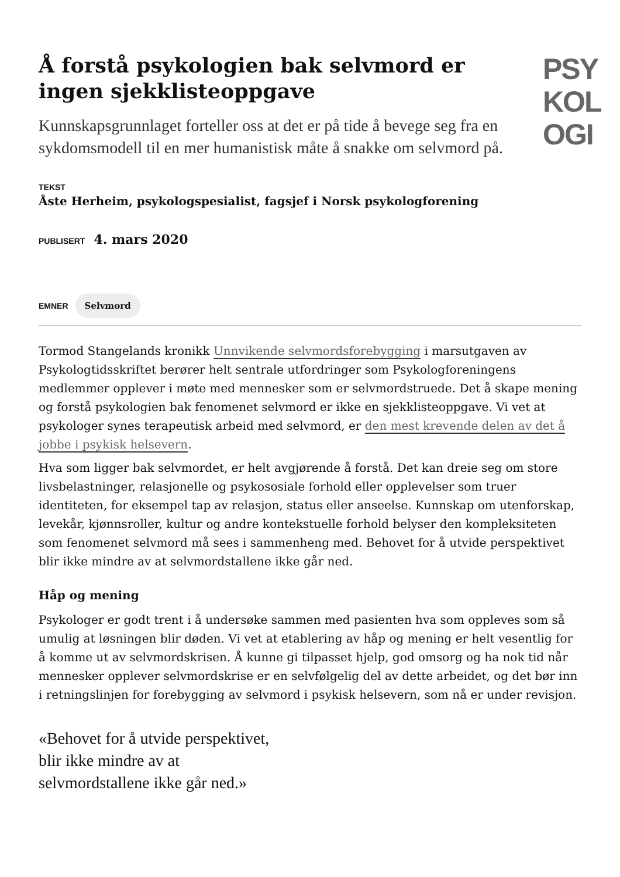Å forstå psykologien bak selvmord er ingen sjekklisteoppgave
Kunnskapsgrunnlaget forteller oss at det er på tide å bevege seg fra en sykdomsmodell til en mer humanistisk måte å snakke om selvmord på.
PSY
KOL
OGI
TEKST
Åste Herheim, psykologspesialist, fagsjef i Norsk psykologforening
PUBLISERT 4. mars 2020
EMNER Selvmord
Tormod Stangelands kronikk Unnvikende selvmordsforebygging i marsutgaven av Psykologtidsskriftet berører helt sentrale utfordringer som Psykologforeningens medlemmer opplever i møte med mennesker som er selvmordstruede. Det å skape mening og forstå psykologien bak fenomenet selvmord er ikke en sjekklisteoppgave. Vi vet at psykologer synes terapeutisk arbeid med selvmord, er den mest krevende delen av det å jobbe i psykisk helsevern.
Hva som ligger bak selvmordet, er helt avgjørende å forstå. Det kan dreie seg om store livsbelastninger, relasjonelle og psykososiale forhold eller opplevelser som truer identiteten, for eksempel tap av relasjon, status eller anseelse. Kunnskap om utenforskap, levekår, kjønnsroller, kultur og andre kontekstuelle forhold belyser den kompleksiteten som fenomenet selvmord må sees i sammenheng med. Behovet for å utvide perspektivet blir ikke mindre av at selvmordstallene ikke går ned.
Håp og mening
Psykologer er godt trent i å undersøke sammen med pasienten hva som oppleves som så umulig at løsningen blir døden. Vi vet at etablering av håp og mening er helt vesentlig for å komme ut av selvmordskrisen. Å kunne gi tilpasset hjelp, god omsorg og ha nok tid når mennesker opplever selvmordskrise er en selvfølgelig del av dette arbeidet, og det bør inn i retningslinjen for forebygging av selvmord i psykisk helsevern, som nå er under revisjon.
«Behovet for å utvide perspektivet, blir ikke mindre av at selvmordstallene ikke går ned.»